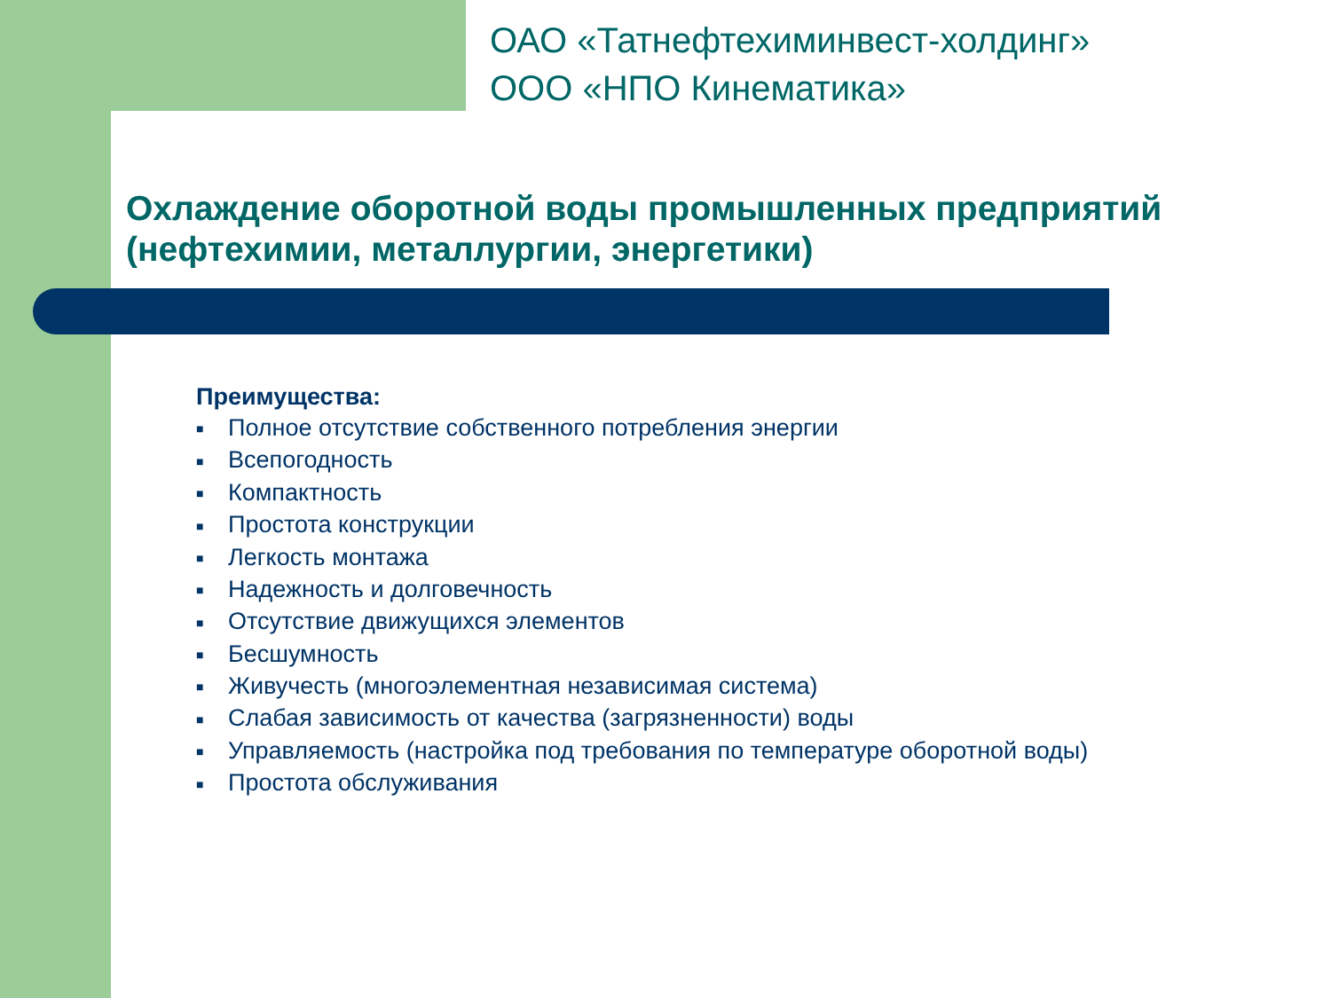ОАО «Татнефтехиминвест-холдинг»
ООО «НПО Кинематика»
Охлаждение оборотной воды промышленных предприятий
(нефтехимии, металлургии, энергетики)
Преимущества:
■ Полное отсутствие собственного потребления энергии
■ Всепогодность
■ Компактность
■ Простота конструкции
■ Легкость монтажа
■ Надежность и долговечность
■ Отсутствие движущихся элементов
■ Бесшумность
■ Живучесть (многоэлементная независимая система)
■ Слабая зависимость от качества (загрязненности) воды
■ Управляемость (настройка под требования по температуре оборотной воды)
■ Простота обслуживания